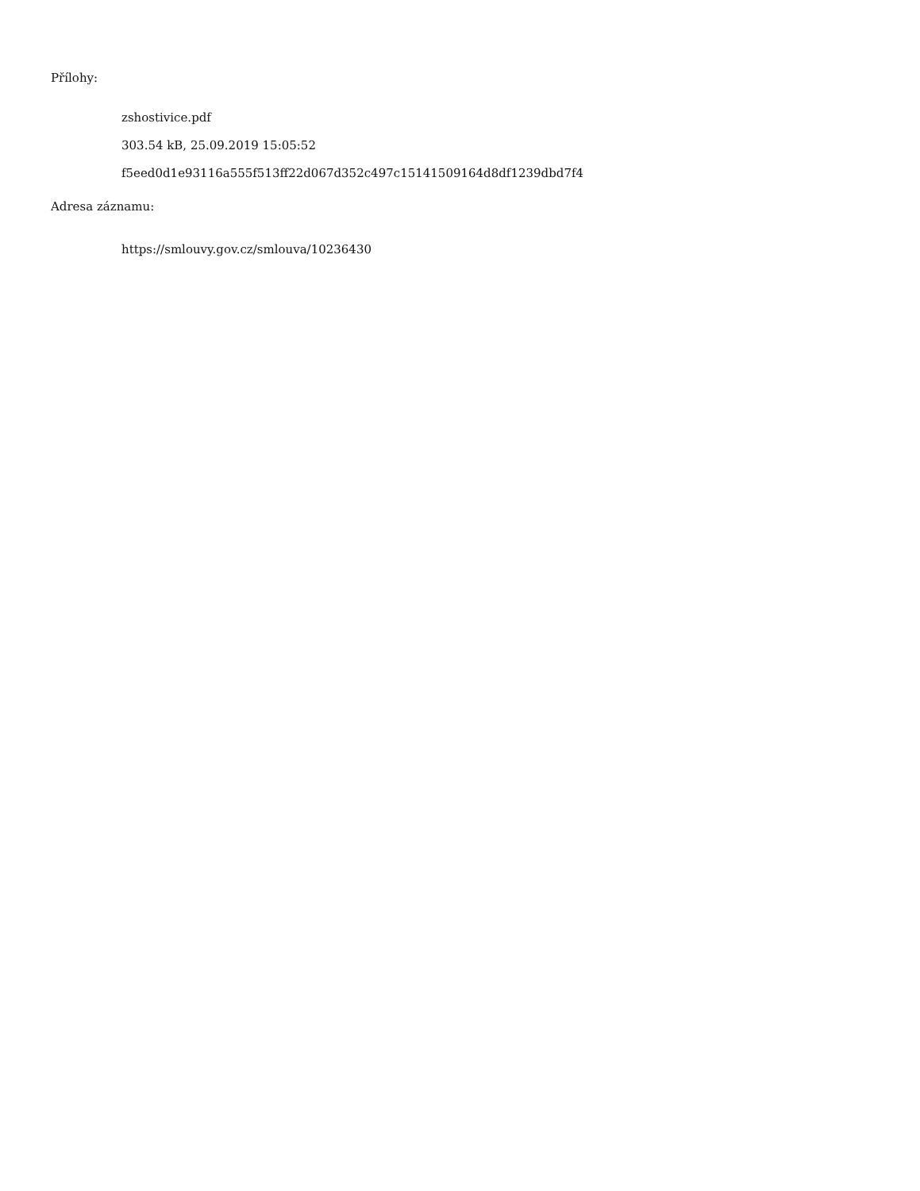Přílohy:
zshostivice.pdf
303.54 kB, 25.09.2019 15:05:52
f5eed0d1e93116a555f513ff22d067d352c497c15141509164d8df1239dbd7f4
Adresa záznamu:
https://smlouvy.gov.cz/smlouva/10236430